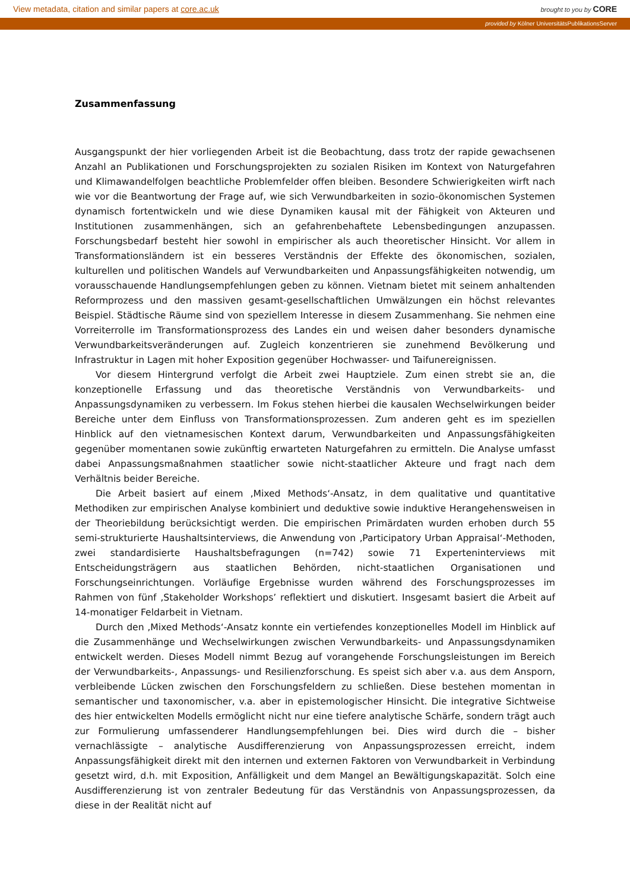View metadata, citation and similar papers at core.ac.uk brought to you by CORE
provided by Kölner UniversitätsPublikationsServer
Zusammenfassung
Ausgangspunkt der hier vorliegenden Arbeit ist die Beobachtung, dass trotz der rapide gewachsenen Anzahl an Publikationen und Forschungsprojekten zu sozialen Risiken im Kontext von Naturgefahren und Klimawandelfolgen beachtliche Problemfelder offen bleiben. Besondere Schwierigkeiten wirft nach wie vor die Beantwortung der Frage auf, wie sich Verwundbarkeiten in sozio-ökonomischen Systemen dynamisch fortentwickeln und wie diese Dynamiken kausal mit der Fähigkeit von Akteuren und Institutionen zusammenhängen, sich an gefahrenbehaftete Lebensbedingungen anzupassen. Forschungsbedarf besteht hier sowohl in empirischer als auch theoretischer Hinsicht. Vor allem in Transformationsländern ist ein besseres Verständnis der Effekte des ökonomischen, sozialen, kulturellen und politischen Wandels auf Verwundbarkeiten und Anpassungsfähigkeiten notwendig, um vorausschauende Handlungsempfehlungen geben zu können. Vietnam bietet mit seinem anhaltenden Reformprozess und den massiven gesamt-gesellschaftlichen Umwälzungen ein höchst relevantes Beispiel. Städtische Räume sind von speziellem Interesse in diesem Zusammenhang. Sie nehmen eine Vorreiterrolle im Transformationsprozess des Landes ein und weisen daher besonders dynamische Verwundbarkeitsveränderungen auf. Zugleich konzentrieren sie zunehmend Bevölkerung und Infrastruktur in Lagen mit hoher Exposition gegenüber Hochwasser- und Taifunereignissen.
Vor diesem Hintergrund verfolgt die Arbeit zwei Hauptziele. Zum einen strebt sie an, die konzeptionelle Erfassung und das theoretische Verständnis von Verwundbarkeits- und Anpassungsdynamiken zu verbessern. Im Fokus stehen hierbei die kausalen Wechselwirkungen beider Bereiche unter dem Einfluss von Transformationsprozessen. Zum anderen geht es im speziellen Hinblick auf den vietnamesischen Kontext darum, Verwundbarkeiten und Anpassungsfähigkeiten gegenüber momentanen sowie zukünftig erwarteten Naturgefahren zu ermitteln. Die Analyse umfasst dabei Anpassungsmaßnahmen staatlicher sowie nicht-staatlicher Akteure und fragt nach dem Verhältnis beider Bereiche.
Die Arbeit basiert auf einem ‚Mixed Methods‘-Ansatz, in dem qualitative und quantitative Methodiken zur empirischen Analyse kombiniert und deduktive sowie induktive Herangehensweisen in der Theoriebildung berücksichtigt werden. Die empirischen Primärdaten wurden erhoben durch 55 semi-strukturierte Haushaltsinterviews, die Anwendung von ‚Participatory Urban Appraisal‘-Methoden, zwei standardisierte Haushaltsbefragungen (n=742) sowie 71 Experteninterviews mit Entscheidungsträgern aus staatlichen Behörden, nicht-staatlichen Organisationen und Forschungseinrichtungen. Vorläufige Ergebnisse wurden während des Forschungsprozesses im Rahmen von fünf ‚Stakeholder Workshops’ reflektiert und diskutiert. Insgesamt basiert die Arbeit auf 14-monatiger Feldarbeit in Vietnam.
Durch den ‚Mixed Methods‘-Ansatz konnte ein vertiefendes konzeptionelles Modell im Hinblick auf die Zusammenhänge und Wechselwirkungen zwischen Verwundbarkeits- und Anpassungsdynamiken entwickelt werden. Dieses Modell nimmt Bezug auf vorangehende Forschungsleistungen im Bereich der Verwundbarkeits-, Anpassungs- und Resilienzforschung. Es speist sich aber v.a. aus dem Ansporn, verbleibende Lücken zwischen den Forschungsfeldern zu schließen. Diese bestehen momentan in semantischer und taxonomischer, v.a. aber in epistemologischer Hinsicht. Die integrative Sichtweise des hier entwickelten Modells ermöglicht nicht nur eine tiefere analytische Schärfe, sondern trägt auch zur Formulierung umfassenderer Handlungsempfehlungen bei. Dies wird durch die – bisher vernachlässigte – analytische Ausdifferenzierung von Anpassungsprozessen erreicht, indem Anpassungsfähigkeit direkt mit den internen und externen Faktoren von Verwundbarkeit in Verbindung gesetzt wird, d.h. mit Exposition, Anfälligkeit und dem Mangel an Bewältigungskapazität. Solch eine Ausdifferenzierung ist von zentraler Bedeutung für das Verständnis von Anpassungsprozessen, da diese in der Realität nicht auf